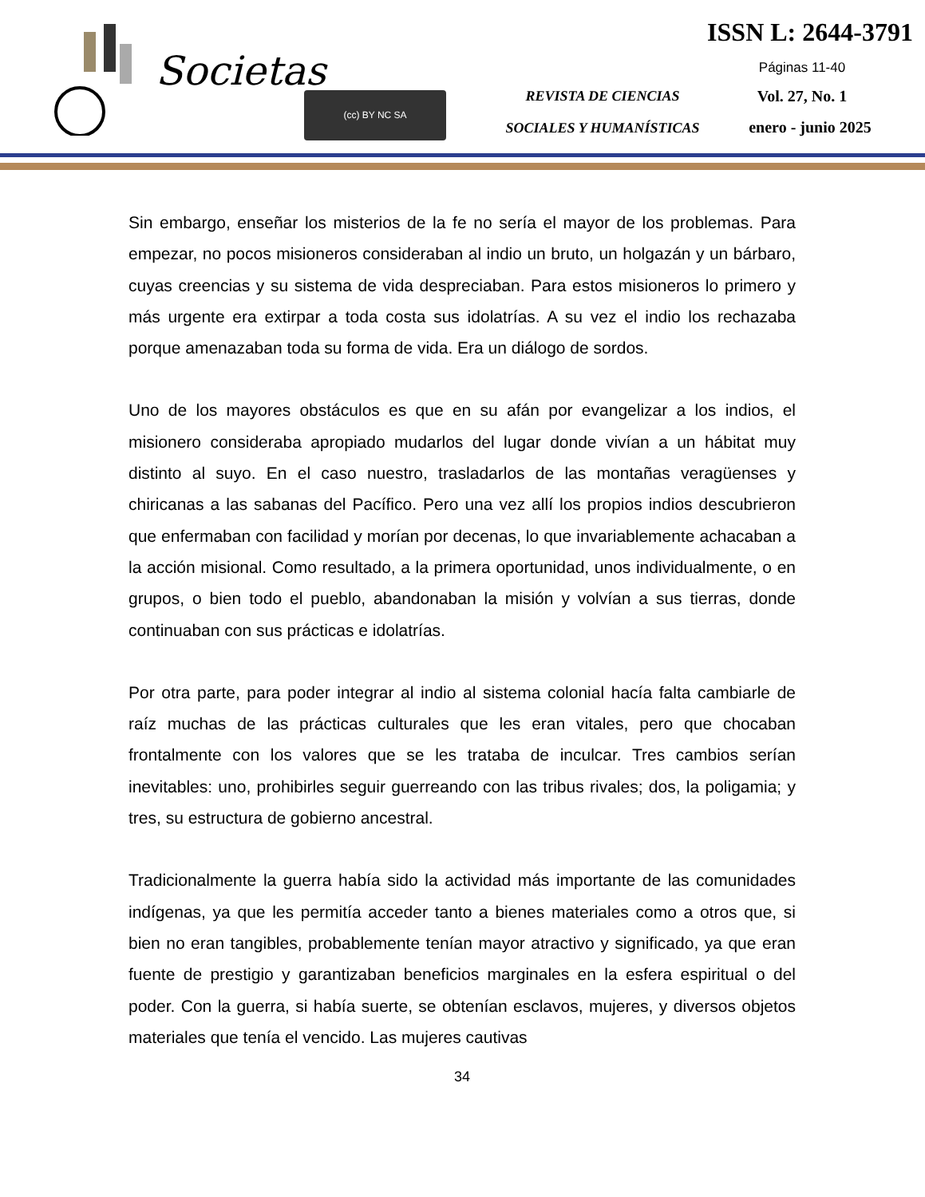Societas
(cc) BY NC SA
REVISTA DE CIENCIAS
SOCIALES Y HUMANÍSTICAS
ISSN L: 2644-3791
Páginas 11-40
Vol. 27, No. 1
enero - junio 2025
Sin embargo, enseñar los misterios de la fe no sería el mayor de los problemas. Para empezar, no pocos misioneros consideraban al indio un bruto, un holgazán y un bárbaro, cuyas creencias y su sistema de vida despreciaban. Para estos misioneros lo primero y más urgente era extirpar a toda costa sus idolatrías. A su vez el indio los rechazaba porque amenazaban toda su forma de vida. Era un diálogo de sordos.
Uno de los mayores obstáculos es que en su afán por evangelizar a los indios, el misionero consideraba apropiado mudarlos del lugar donde vivían a un hábitat muy distinto al suyo. En el caso nuestro, trasladarlos de las montañas veragüenses y chiricanas a las sabanas del Pacífico. Pero una vez allí los propios indios descubrieron que enfermaban con facilidad y morían por decenas, lo que invariablemente achacaban a la acción misional. Como resultado, a la primera oportunidad, unos individualmente, o en grupos, o bien todo el pueblo, abandonaban la misión y volvían a sus tierras, donde continuaban con sus prácticas e idolatrías.
Por otra parte, para poder integrar al indio al sistema colonial hacía falta cambiarle de raíz muchas de las prácticas culturales que les eran vitales, pero que chocaban frontalmente con los valores que se les trataba de inculcar. Tres cambios serían inevitables: uno, prohibirles seguir guerreando con las tribus rivales; dos, la poligamia; y tres, su estructura de gobierno ancestral.
Tradicionalmente la guerra había sido la actividad más importante de las comunidades indígenas, ya que les permitía acceder tanto a bienes materiales como a otros que, si bien no eran tangibles, probablemente tenían mayor atractivo y significado, ya que eran fuente de prestigio y garantizaban beneficios marginales en la esfera espiritual o del poder. Con la guerra, si había suerte, se obtenían esclavos, mujeres, y diversos objetos materiales que tenía el vencido. Las mujeres cautivas
34